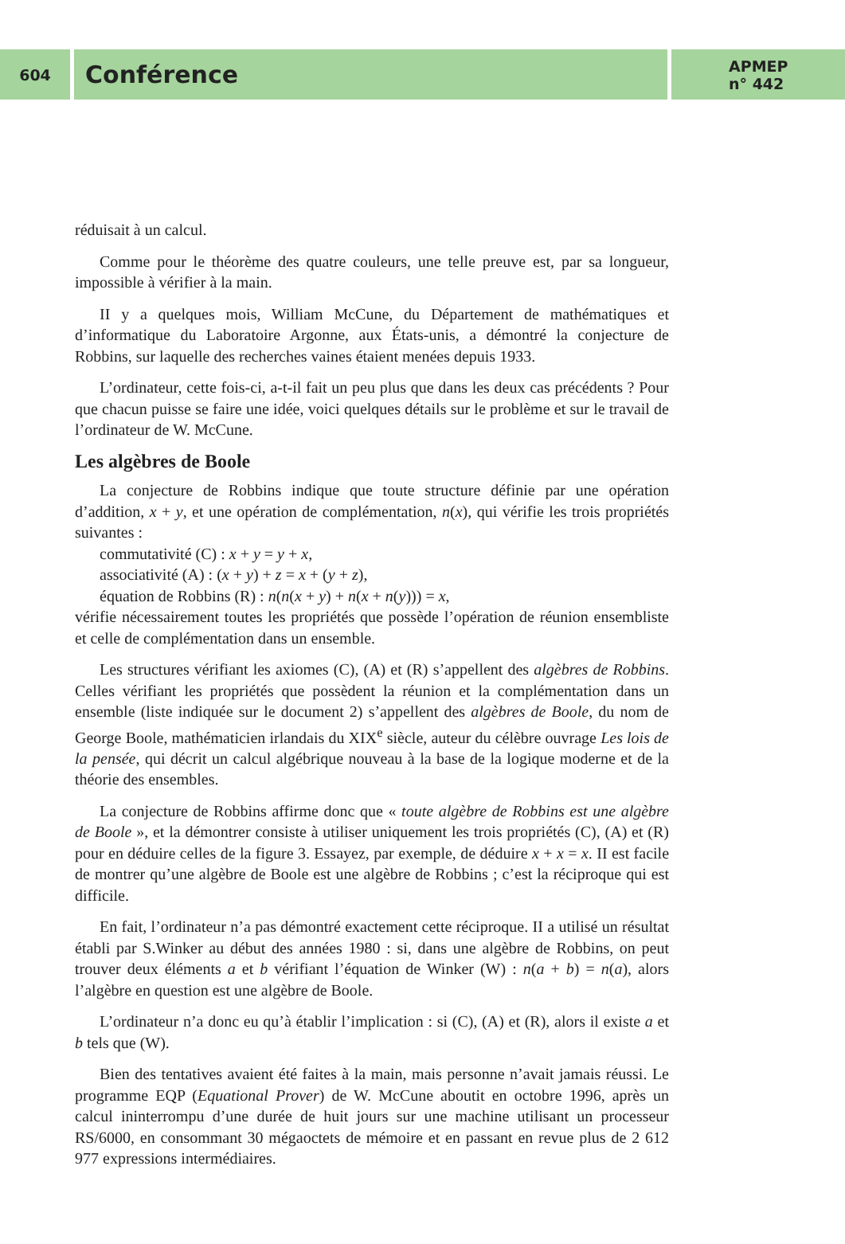604
Conférence
APMEP
n° 442
réduisait à un calcul.
Comme pour le théorème des quatre couleurs, une telle preuve est, par sa longueur, impossible à vérifier à la main.
II y a quelques mois, William McCune, du Département de mathématiques et d’informatique du Laboratoire Argonne, aux États-unis, a démontré la conjecture de Robbins, sur laquelle des recherches vaines étaient menées depuis 1933.
L’ordinateur, cette fois-ci, a-t-il fait un peu plus que dans les deux cas précédents ? Pour que chacun puisse se faire une idée, voici quelques détails sur le problème et sur le travail de l’ordinateur de W. McCune.
Les algèbres de Boole
La conjecture de Robbins indique que toute structure définie par une opération d’addition, x + y, et une opération de complémentation, n(x), qui vérifie les trois propriétés suivantes :
commutativité (C) : x + y = y + x,
associativité (A) : (x + y) + z = x + (y + z),
équation de Robbins (R) : n(n(x + y) + n(x + n(y))) = x,
vérifie nécessairement toutes les propriétés que possède l’opération de réunion ensembliste et celle de complémentation dans un ensemble.
Les structures vérifiant les axiomes (C), (A) et (R) s’appellent des algèbres de Robbins. Celles vérifiant les propriétés que possèdent la réunion et la complémentation dans un ensemble (liste indiquée sur le document 2) s’appellent des algèbres de Boole, du nom de George Boole, mathématicien irlandais du XIX<sup>e</sup> siècle, auteur du célèbre ouvrage Les lois de la pensée, qui décrit un calcul algébrique nouveau à la base de la logique moderne et de la théorie des ensembles.
La conjecture de Robbins affirme donc que « toute algèbre de Robbins est une algèbre de Boole », et la démontrer consiste à utiliser uniquement les trois propriétés (C), (A) et (R) pour en déduire celles de la figure 3. Essayez, par exemple, de déduire x + x = x. II est facile de montrer qu’une algèbre de Boole est une algèbre de Robbins ; c’est la réciproque qui est difficile.
En fait, l’ordinateur n’a pas démontré exactement cette réciproque. II a utilisé un résultat établi par S.Winker au début des années 1980 : si, dans une algèbre de Robbins, on peut trouver deux éléments a et b vérifiant l’équation de Winker (W) : n(a + b) = n(a), alors l’algèbre en question est une algèbre de Boole.
L’ordinateur n’a donc eu qu’à établir l’implication : si (C), (A) et (R), alors il existe a et b tels que (W).
Bien des tentatives avaient été faites à la main, mais personne n’avait jamais réussi. Le programme EQP (Equational Prover) de W. McCune aboutit en octobre 1996, après un calcul ininterrompu d’une durée de huit jours sur une machine utilisant un processeur RS/6000, en consommant 30 mégaoctets de mémoire et en passant en revue plus de 2 612 977 expressions intermédiaires.